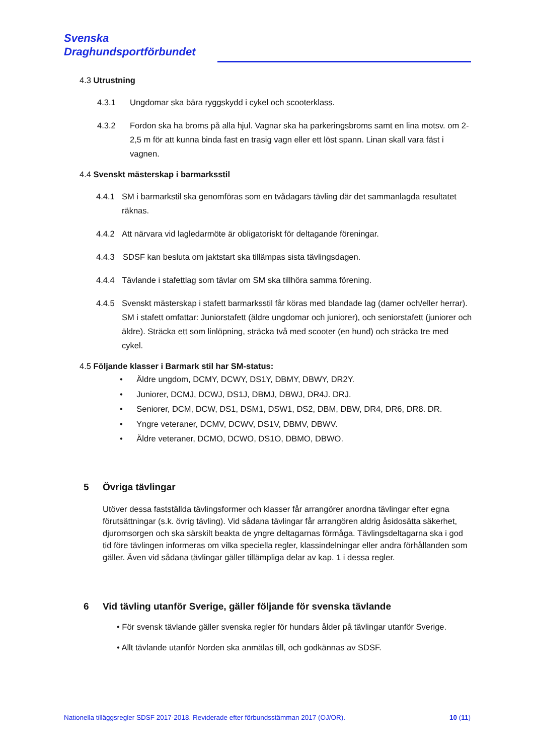Svenska
Draghundsportförbundet
4.3 Utrustning
4.3.1 Ungdomar ska bära ryggskydd i cykel och scooterklass.
4.3.2 Fordon ska ha broms på alla hjul. Vagnar ska ha parkeringsbroms samt en lina motsv. om 2-2,5 m för att kunna binda fast en trasig vagn eller ett löst spann. Linan skall vara fäst i vagnen.
4.4 Svenskt mästerskap i barmarksstil
4.4.1 SM i barmarkstil ska genomföras som en tvådagars tävling där det sammanlagda resultatet räknas.
4.4.2 Att närvara vid lagledarmöte är obligatoriskt för deltagande föreningar.
4.4.3 SDSF kan besluta om jaktstart ska tillämpas sista tävlingsdagen.
4.4.4 Tävlande i stafettlag som tävlar om SM ska tillhöra samma förening.
4.4.5 Svenskt mästerskap i stafett barmarksstil får köras med blandade lag (damer och/eller herrar). SM i stafett omfattar: Juniorstafett (äldre ungdomar och juniorer), och seniorstafett (juniorer och äldre). Sträcka ett som linlöpning, sträcka två med scooter (en hund) och sträcka tre med cykel.
4.5 Följande klasser i Barmark stil har SM-status:
• Äldre ungdom, DCMY, DCWY, DS1Y, DBMY, DBWY, DR2Y.
• Juniorer, DCMJ, DCWJ, DS1J, DBMJ, DBWJ, DR4J. DRJ.
• Seniorer, DCM, DCW, DS1, DSM1, DSW1, DS2, DBM, DBW, DR4, DR6, DR8. DR.
• Yngre veteraner, DCMV, DCWV, DS1V, DBMV, DBWV.
• Äldre veteraner, DCMO, DCWO, DS1O, DBMO, DBWO.
5 Övriga tävlingar
Utöver dessa fastställda tävlingsformer och klasser får arrangörer anordna tävlingar efter egna förutsättningar (s.k. övrig tävling). Vid sådana tävlingar får arrangören aldrig åsidosätta säkerhet, djuromsorgen och ska särskilt beakta de yngre deltagarnas förmåga. Tävlingsdeltagarna ska i god tid före tävlingen informeras om vilka speciella regler, klassindelningar eller andra förhållanden som gäller. Även vid sådana tävlingar gäller tillämpliga delar av kap. 1 i dessa regler.
6 Vid tävling utanför Sverige, gäller följande för svenska tävlande
• För svensk tävlande gäller svenska regler för hundars ålder på tävlingar utanför Sverige.
• Allt tävlande utanför Norden ska anmälas till, och godkännas av SDSF.
Nationella tilläggsregler SDSF 2017-2018. Reviderade efter förbundsstämman 2017 (OJ/OR). 10 (11)